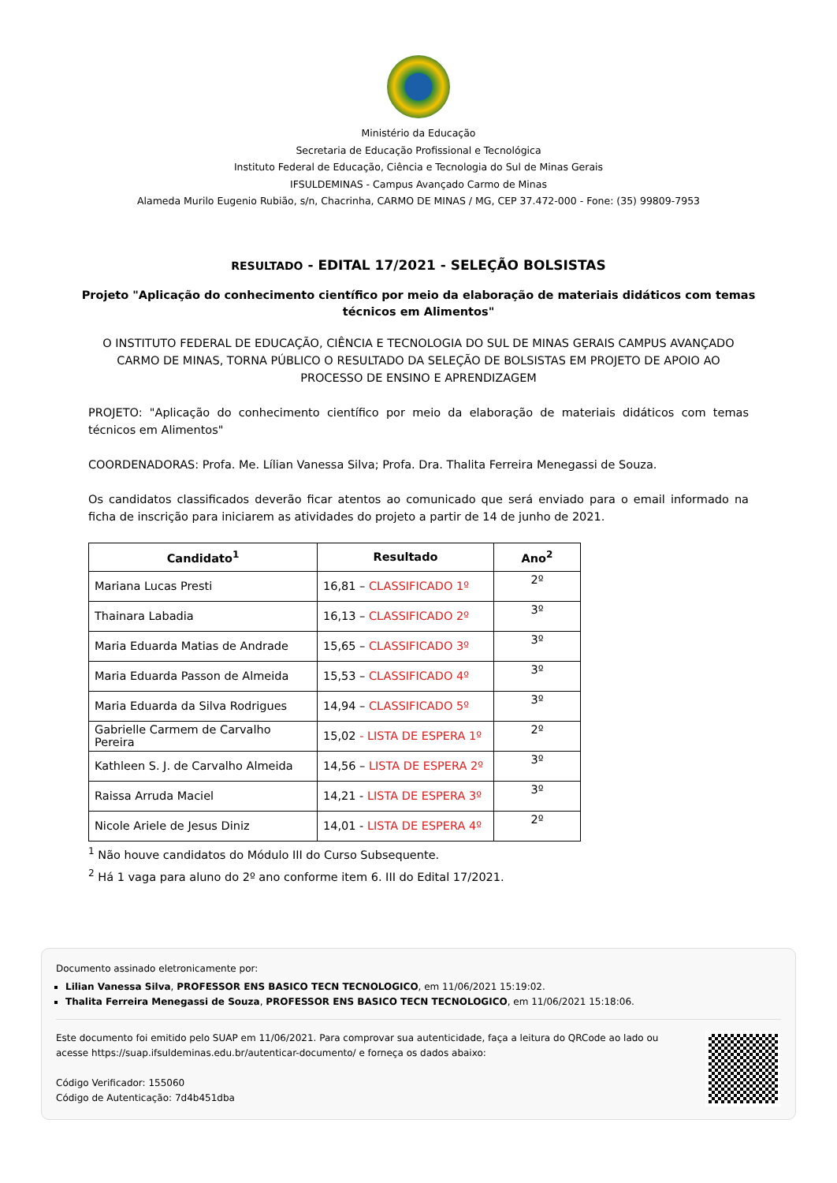Ministério da Educação
Secretaria de Educação Profissional e Tecnológica
Instituto Federal de Educação, Ciência e Tecnologia do Sul de Minas Gerais
IFSULDEMINAS - Campus Avançado Carmo de Minas
Alameda Murilo Eugenio Rubião, s/n, Chacrinha, CARMO DE MINAS / MG, CEP 37.472-000 - Fone: (35) 99809-7953
RESULTADO - EDITAL 17/2021 - SELEÇÃO BOLSISTAS
Projeto "Aplicação do conhecimento científico por meio da elaboração de materiais didáticos com temas técnicos em Alimentos"
O INSTITUTO FEDERAL DE EDUCAÇÃO, CIÊNCIA E TECNOLOGIA DO SUL DE MINAS GERAIS CAMPUS AVANÇADO CARMO DE MINAS, TORNA PÚBLICO O RESULTADO DA SELEÇÃO DE BOLSISTAS EM PROJETO DE APOIO AO PROCESSO DE ENSINO E APRENDIZAGEM
PROJETO: "Aplicação do conhecimento científico por meio da elaboração de materiais didáticos com temas técnicos em Alimentos"
COORDENADORAS: Profa. Me. Lílian Vanessa Silva; Profa. Dra. Thalita Ferreira Menegassi de Souza.
Os candidatos classificados deverão ficar atentos ao comunicado que será enviado para o email informado na ficha de inscrição para iniciarem as atividades do projeto a partir de 14 de junho de 2021.
| Candidato<sup>1</sup> | Resultado | Ano<sup>2</sup> |
| --- | --- | --- |
| Mariana Lucas Presti | 16,81 – CLASSIFICADO 1º | 2º |
| Thainara Labadia | 16,13 – CLASSIFICADO 2º | 3º |
| Maria Eduarda Matias de Andrade | 15,65 – CLASSIFICADO 3º | 3º |
| Maria Eduarda Passon de Almeida | 15,53 – CLASSIFICADO 4º | 3º |
| Maria Eduarda da Silva Rodrigues | 14,94 – CLASSIFICADO 5º | 3º |
| Gabrielle Carmem de Carvalho Pereira | 15,02 - LISTA DE ESPERA 1º | 2º |
| Kathleen S. J. de Carvalho Almeida | 14,56 – LISTA DE ESPERA 2º | 3º |
| Raissa Arruda Maciel | 14,21 - LISTA DE ESPERA 3º | 3º |
| Nicole Ariele de Jesus Diniz | 14,01 - LISTA DE ESPERA 4º | 2º |
<sup>1</sup> Não houve candidatos do Módulo III do Curso Subsequente.
<sup>2</sup> Há 1 vaga para aluno do 2º ano conforme item 6. III do Edital 17/2021.
Documento assinado eletronicamente por:
Lilian Vanessa Silva, PROFESSOR ENS BASICO TECN TECNOLOGICO, em 11/06/2021 15:19:02.
Thalita Ferreira Menegassi de Souza, PROFESSOR ENS BASICO TECN TECNOLOGICO, em 11/06/2021 15:18:06.
Este documento foi emitido pelo SUAP em 11/06/2021. Para comprovar sua autenticidade, faça a leitura do QRCode ao lado ou acesse https://suap.ifsuldeminas.edu.br/autenticar-documento/ e forneça os dados abaixo:
Código Verificador: 155060
Código de Autenticação: 7d4b451dba